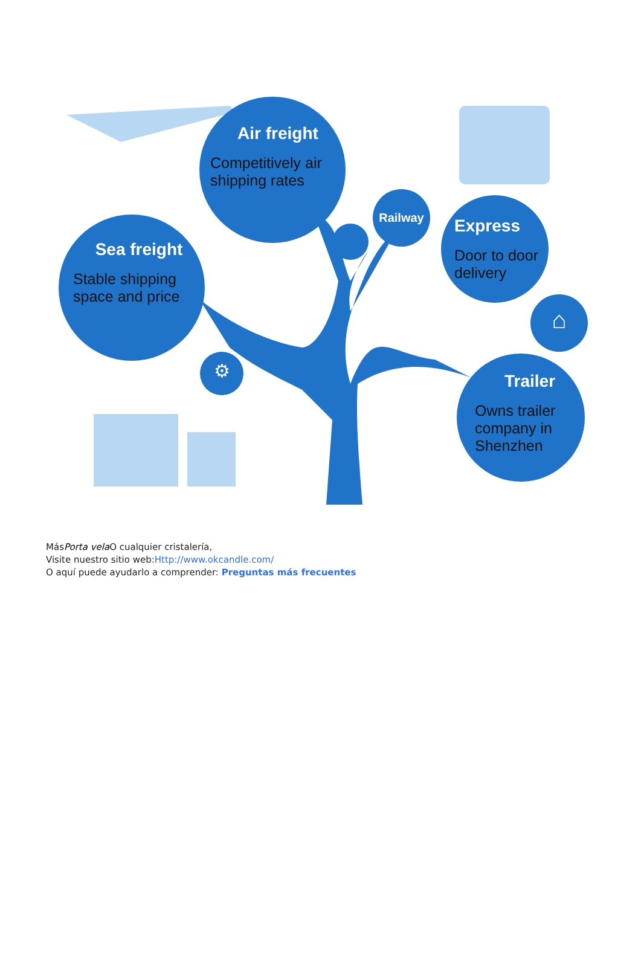Air freight
Competitively air shipping rates
Sea freight
Stable shipping space and price
Railway
Express
Door to door delivery
⌂
Trailer
Owns trailer company in Shenzhen
⚙
MásPorta vela O cualquier cristalería,
Visite nuestro sitio web:Http://www.okcandle.com/
O aquí puede ayudarlo a comprender: Preguntas más frecuentes